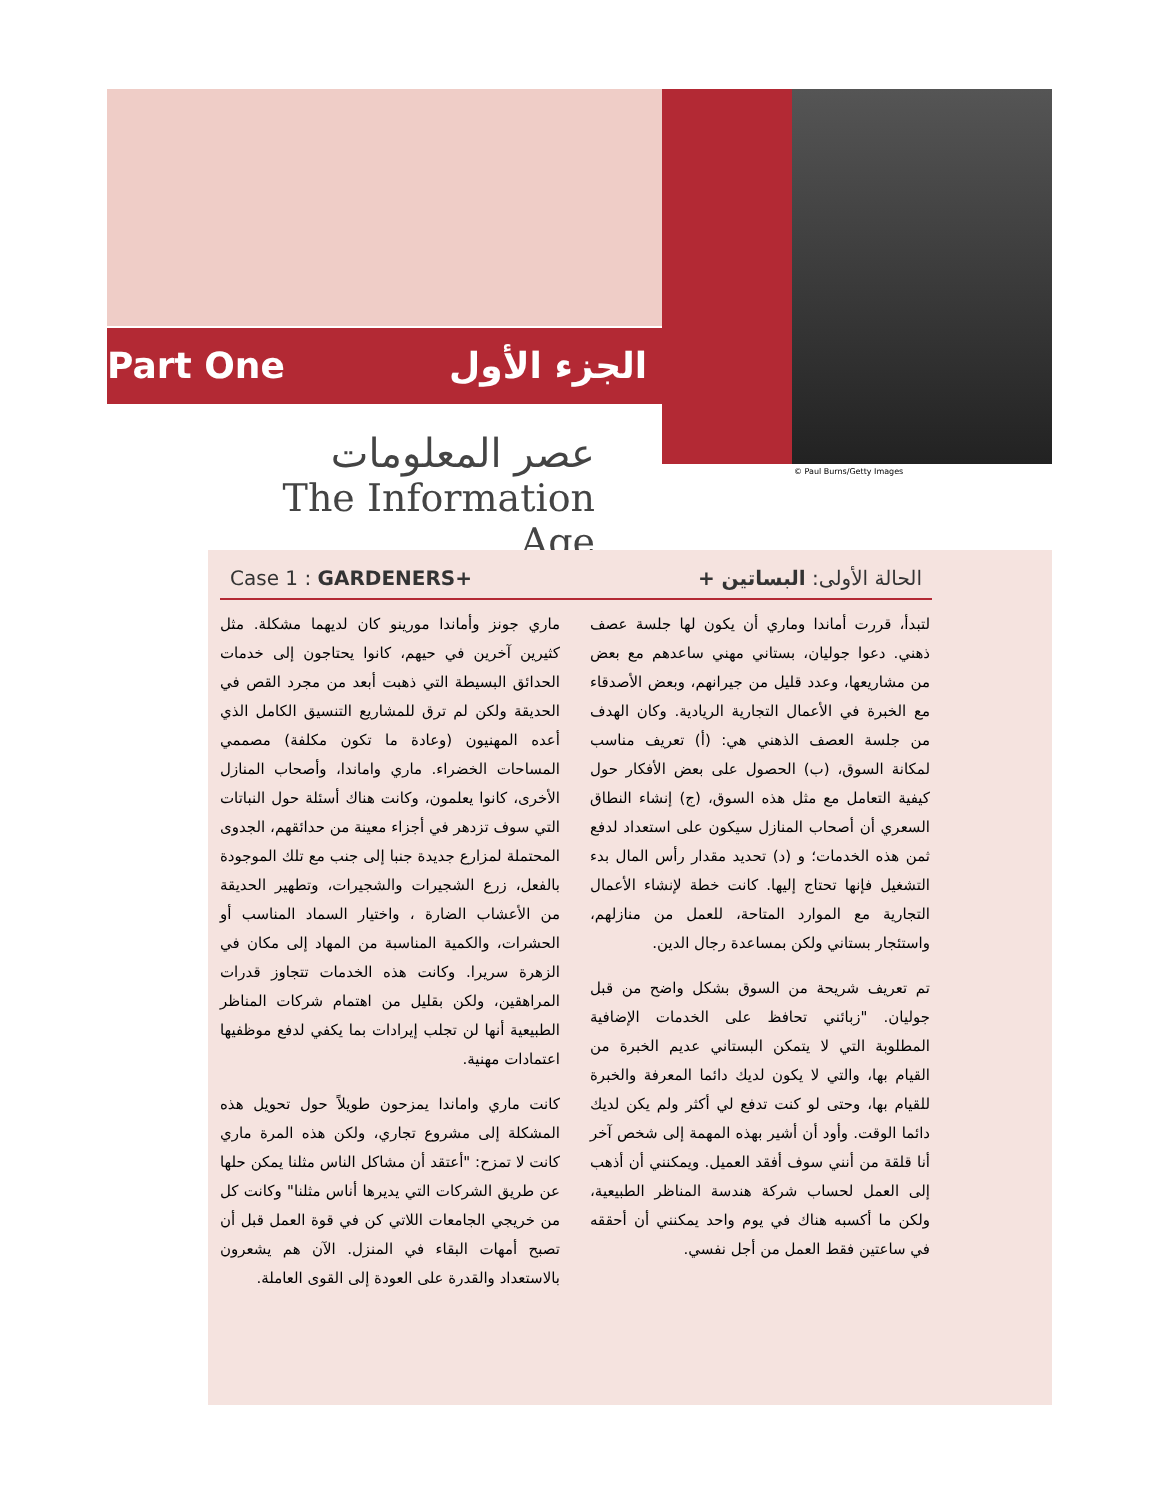Part One الجزء الأول
© Paul Burns/Getty Images
عصر المعلومات
The Information Age
Case 1 : GARDENERS+ الحالة الأولى: البساتين +
ماري جونز وأماندا مورينو كان لديهما مشكلة. مثل كثيرين آخرين في حيهم، كانوا يحتاجون إلى خدمات الحدائق البسيطة التي ذهبت أبعد من مجرد القص في الحديقة ولكن لم ترق للمشاريع التنسيق الكامل الذي أعده المهنيون (وعادة ما تكون مكلفة) مصممي المساحات الخضراء. ماري واماندا، وأصحاب المنازل الأخرى، كانوا يعلمون، وكانت هناك أسئلة حول النباتات التي سوف تزدهر في أجزاء معينة من حدائقهم، الجدوى المحتملة لمزارع جديدة جنبا إلى جنب مع تلك الموجودة بالفعل، زرع الشجيرات والشجيرات، وتطهير الحديقة من الأعشاب الضارة ، واختيار السماد المناسب أو الحشرات، والكمية المناسبة من المهاد إلى مكان في الزهرة سريرا. وكانت هذه الخدمات تتجاوز قدرات المراهقين، ولكن بقليل من اهتمام شركات المناظر الطبيعية أنها لن تجلب إيرادات بما يكفي لدفع موظفيها اعتمادات مهنية.
كانت ماري واماندا يمزحون طويلاً حول تحويل هذه المشكلة إلى مشروع تجاري، ولكن هذه المرة ماري كانت لا تمزح: "أعتقد أن مشاكل الناس مثلنا يمكن حلها عن طريق الشركات التي يديرها أناس مثلنا" وكانت كل من خريجي الجامعات اللاتي كن في قوة العمل قبل أن تصبح أمهات البقاء في المنزل. الآن هم يشعرون بالاستعداد والقدرة على العودة إلى القوى العاملة.
لتبدأ، قررت أماندا وماري أن يكون لها جلسة عصف ذهني. دعوا جوليان، بستاني مهني ساعدهم مع بعض من مشاريعها، وعدد قليل من جيرانهم، وبعض الأصدقاء مع الخبرة في الأعمال التجارية الريادية. وكان الهدف من جلسة العصف الذهني هي: (أ) تعريف مناسب لمكانة السوق، (ب) الحصول على بعض الأفكار حول كيفية التعامل مع مثل هذه السوق، (ج) إنشاء النطاق السعري أن أصحاب المنازل سيكون على استعداد لدفع ثمن هذه الخدمات؛ و (د) تحديد مقدار رأس المال بدء التشغيل فإنها تحتاج إليها. كانت خطة لإنشاء الأعمال التجارية مع الموارد المتاحة، للعمل من منازلهم، واستئجار بستاني ولكن بمساعدة رجال الدين.
تم تعريف شريحة من السوق بشكل واضح من قبل جوليان. "زبائني تحافظ على الخدمات الإضافية المطلوبة التي لا يتمكن البستاني عديم الخبرة من القيام بها، والتي لا يكون لديك دائما المعرفة والخبرة للقيام بها، وحتى لو كنت تدفع لي أكثر ولم يكن لديك دائما الوقت. وأود أن أشير بهذه المهمة إلى شخص آخر أنا قلقة من أنني سوف أفقد العميل. ويمكنني أن أذهب إلى العمل لحساب شركة هندسة المناظر الطبيعية، ولكن ما أكسبه هناك في يوم واحد يمكنني أن أحققه في ساعتين فقط العمل من أجل نفسي.